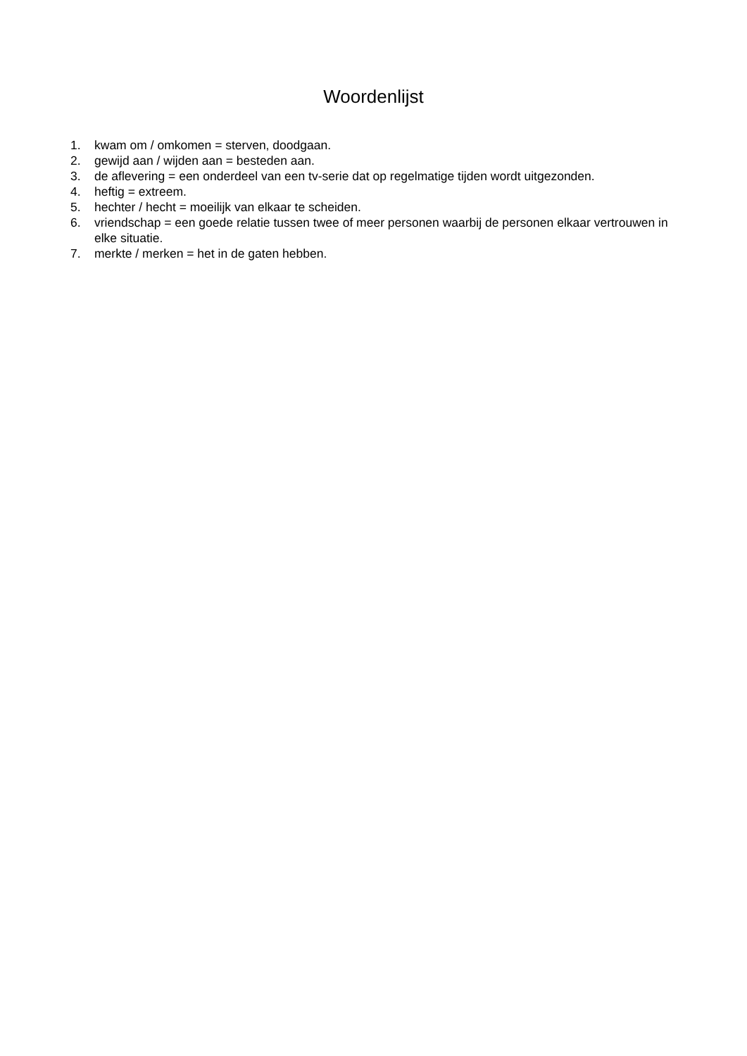Woordenlijst
1. kwam om / omkomen = sterven, doodgaan.
2. gewijd aan / wijden aan = besteden aan.
3. de aflevering = een onderdeel van een tv-serie dat op regelmatige tijden wordt uitgezonden.
4. heftig = extreem.
5. hechter / hecht = moeilijk van elkaar te scheiden.
6. vriendschap = een goede relatie tussen twee of meer personen waarbij de personen elkaar vertrouwen in elke situatie.
7. merkte / merken = het in de gaten hebben.